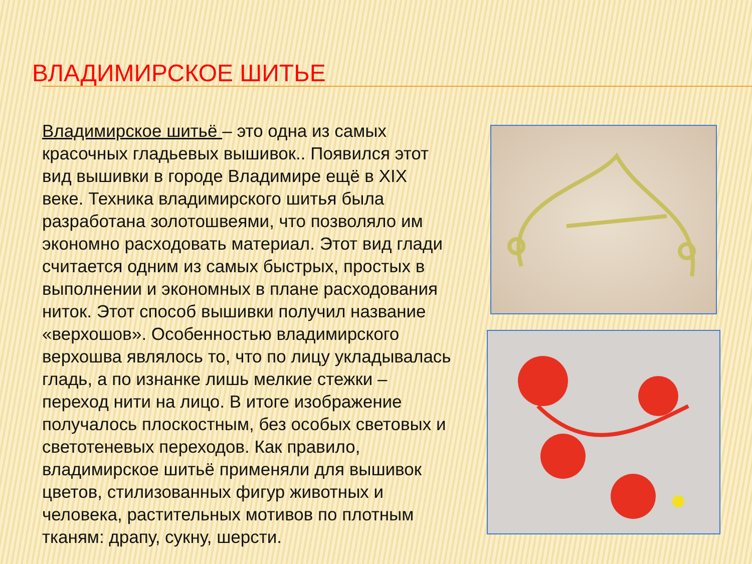ВЛАДИМИРСКОЕ ШИТЬЕ
Владимирское шитьё – это одна из самых красочных гладьевых вышивок.. Появился этот вид вышивки в городе Владимире ещё в XIX веке. Техника владимирского шитья была разработана золотошвеями, что позволяло им экономно расходовать материал. Этот вид глади считается одним из самых быстрых, простых в выполнении и экономных в плане расходования ниток. Этот способ вышивки получил название «верхошов». Особенностью владимирского верхошва являлось то, что по лицу укладывалась гладь, а по изнанке лишь мелкие стежки – переход нити на лицо. В итоге изображение получалось плоскостным, без особых световых и светотеневых переходов. Как правило, владимирское шитьё применяли для вышивок цветов, стилизованных фигур животных и человека, растительных мотивов по плотным тканям: драпу, сукну, шерсти.